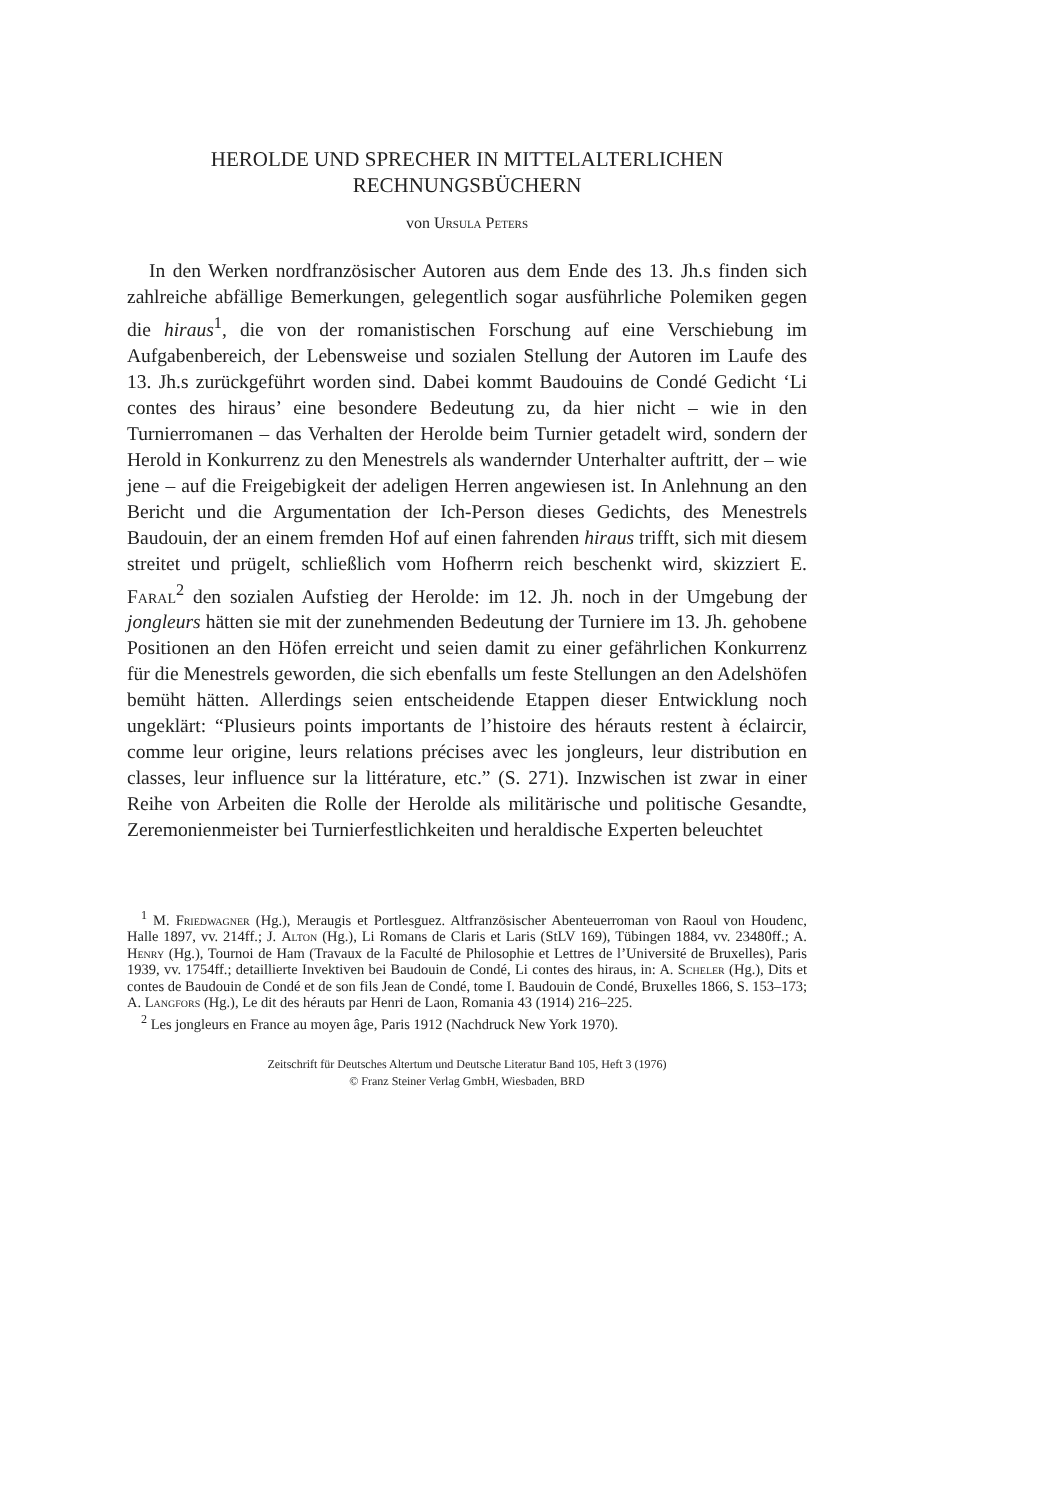HEROLDE UND SPRECHER IN MITTELALTERLICHEN
RECHNUNGSBÜCHERN
von Ursula Peters
In den Werken nordfranzösischer Autoren aus dem Ende des 13. Jh.s finden sich zahlreiche abfällige Bemerkungen, gelegentlich sogar ausführliche Polemiken gegen die hiraus<sup>1</sup>, die von der romanistischen Forschung auf eine Verschiebung im Aufgabenbereich, der Lebensweise und sozialen Stellung der Autoren im Laufe des 13. Jh.s zurückgeführt worden sind. Dabei kommt Baudouins de Condé Gedicht ‘Li contes des hiraus’ eine besondere Bedeutung zu, da hier nicht – wie in den Turnierromanen – das Verhalten der Herolde beim Turnier getadelt wird, sondern der Herold in Konkurrenz zu den Menestrels als wandernder Unterhalter auftritt, der – wie jene – auf die Freigebigkeit der adeligen Herren angewiesen ist. In Anlehnung an den Bericht und die Argumentation der Ich-Person dieses Gedichts, des Menestrels Baudouin, der an einem fremden Hof auf einen fahrenden hiraus trifft, sich mit diesem streitet und prügelt, schließlich vom Hofherrn reich beschenkt wird, skizziert E. Faral<sup>2</sup> den sozialen Aufstieg der Herolde: im 12. Jh. noch in der Umgebung der jongleurs hätten sie mit der zunehmenden Bedeutung der Turniere im 13. Jh. gehobene Positionen an den Höfen erreicht und seien damit zu einer gefährlichen Konkurrenz für die Menestrels geworden, die sich ebenfalls um feste Stellungen an den Adelshöfen bemüht hätten. Allerdings seien entscheidende Etappen dieser Entwicklung noch ungeklärt: “Plusieurs points importants de l’histoire des hérauts restent à éclaircir, comme leur origine, leurs relations précises avec les jongleurs, leur distribution en classes, leur influence sur la littérature, etc.” (S. 271). Inzwischen ist zwar in einer Reihe von Arbeiten die Rolle der Herolde als militärische und politische Gesandte, Zeremonienmeister bei Turnierfestlichkeiten und heraldische Experten beleuchtet
<sup>1</sup> M. Friedwagner (Hg.), Meraugis et Portlesguez. Altfranzösischer Abenteuerroman von Raoul von Houdenc, Halle 1897, vv. 214ff.; J. Alton (Hg.), Li Romans de Claris et Laris (StLV 169), Tübingen 1884, vv. 23480ff.; A. Henry (Hg.), Tournoi de Ham (Travaux de la Faculté de Philosophie et Lettres de l’Université de Bruxelles), Paris 1939, vv. 1754ff.; detaillierte Invektiven bei Baudouin de Condé, Li contes des hiraus, in: A. Scheler (Hg.), Dits et contes de Baudouin de Condé et de son fils Jean de Condé, tome I. Baudouin de Condé, Bruxelles 1866, S. 153–173; A. Langfors (Hg.), Le dit des hérauts par Henri de Laon, Romania 43 (1914) 216–225.
<sup>2</sup> Les jongleurs en France au moyen âge, Paris 1912 (Nachdruck New York 1970).
Zeitschrift für Deutsches Altertum und Deutsche Literatur Band 105, Heft 3 (1976)
© Franz Steiner Verlag GmbH, Wiesbaden, BRD